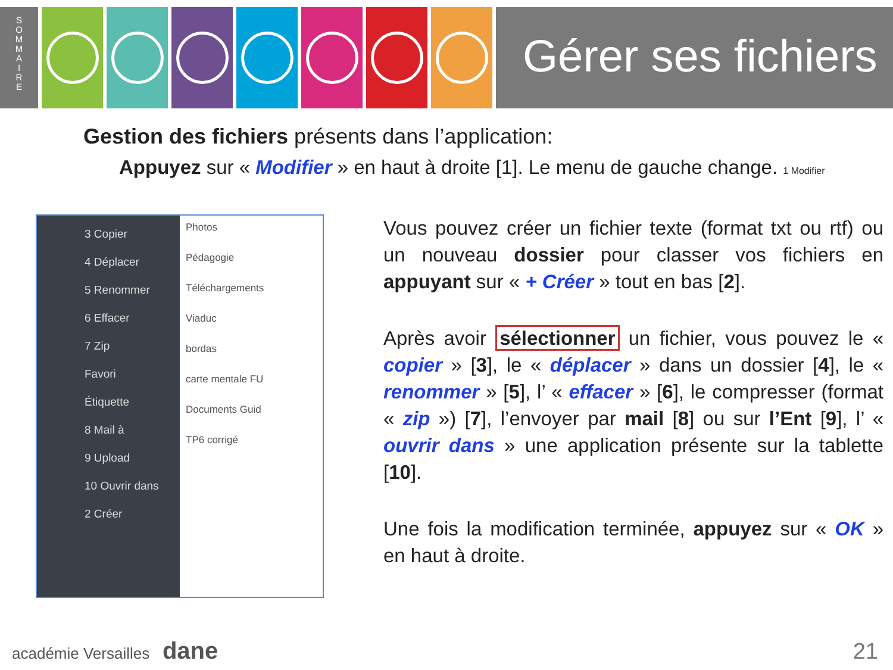S
O
M
M
A
I
R
E
Gérer ses fichiers
Gestion des fichiers présents dans l’application:
Appuyez sur « Modifier » en haut à droite [1]. Le menu de gauche change. 1 Modifier
3 Copier
4 Déplacer
5 Renommer
6 Effacer
7 Zip
Favori
Étiquette
8 Mail à
9 Upload
10 Ouvrir dans
2 Créer
Photos
Pédagogie
Téléchargements
Viaduc
bordas
carte mentale FU
Documents Guid
TP6 corrigé
Vous pouvez créer un fichier texte (format txt ou rtf) ou un nouveau dossier pour classer vos fichiers en appuyant sur « + Créer » tout en bas [2].
Après avoir sélectionner un fichier, vous pouvez le « copier » [3], le « déplacer » dans un dossier [4], le « renommer » [5], l’ « effacer » [6], le compresser (format « zip ») [7], l’envoyer par mail [8] ou sur l’Ent [9], l’ « ouvrir dans » une application présente sur la tablette [10].
Une fois la modification terminée, appuyez sur « OK » en haut à droite.
académie Versailles dane 21